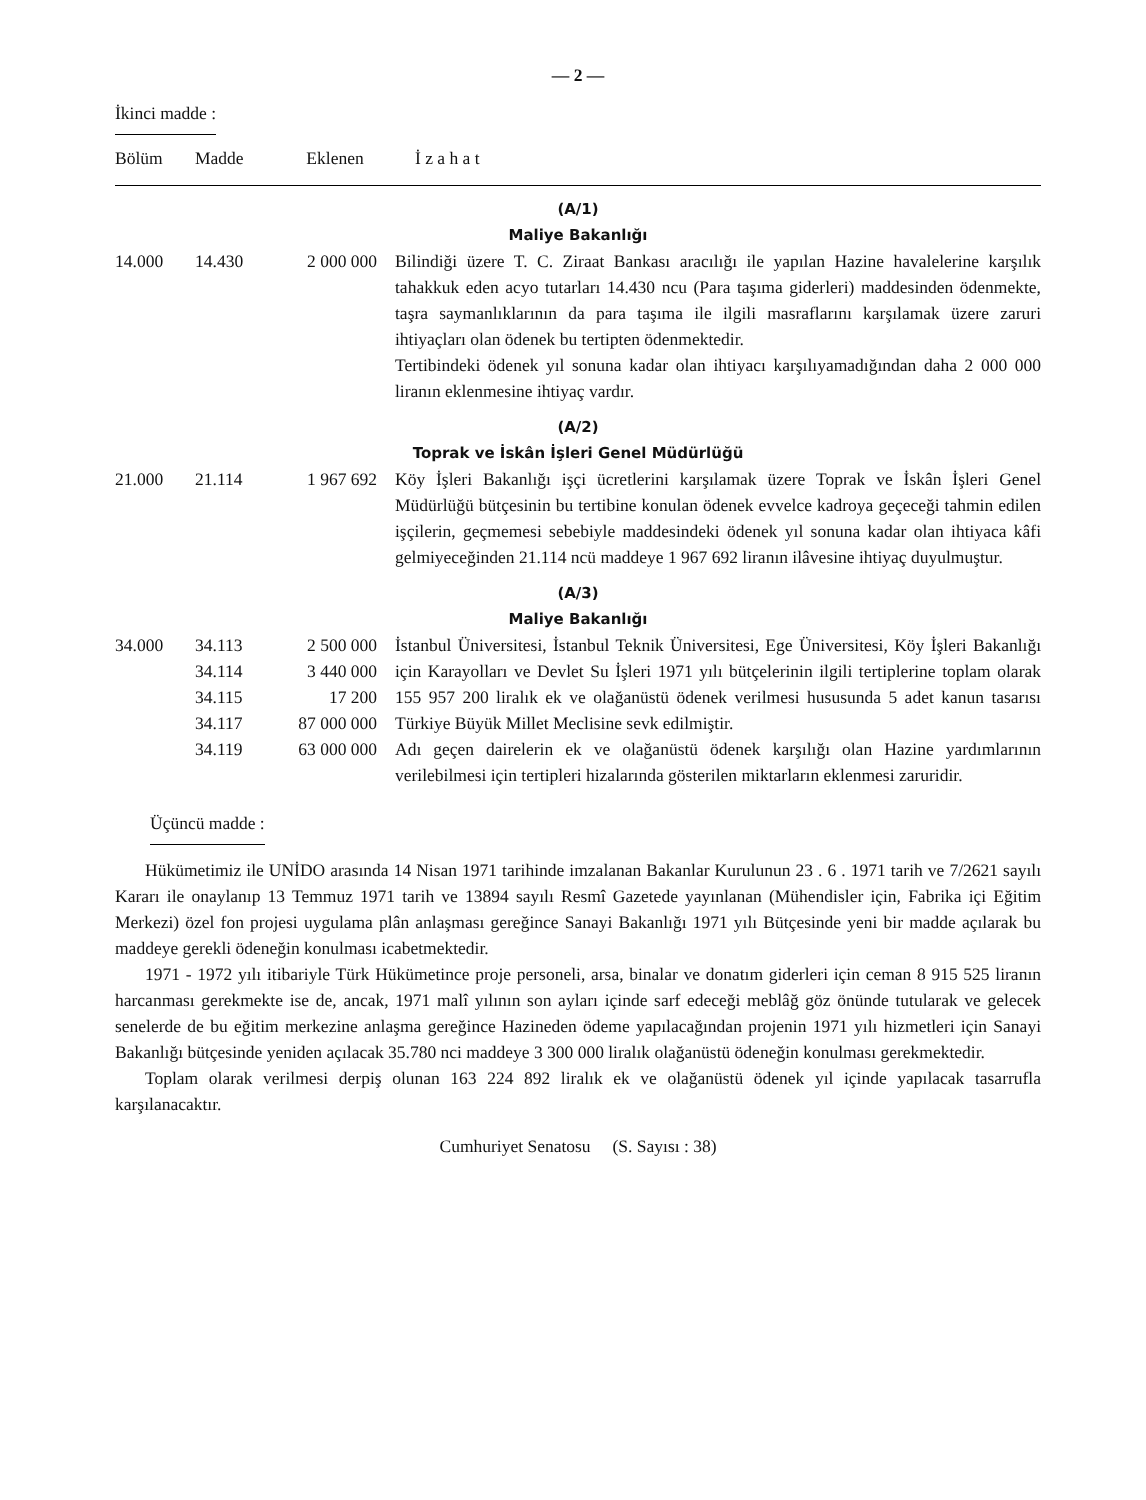— 2 —
İkinci madde :
| Bölüm | Madde | Eklenen | İ z a h a t |
| --- | --- | --- | --- |
| (A/1) Maliye Bakanlığı | | | |
| 14.000 | 14.430 | 2 000 000 | Bilindiği üzere T. C. Ziraat Bankası aracılığı ile yapılan Hazine havalelerine karşılık tahakkuk eden acyo tutarları 14.430 ncu (Para taşıma giderleri) maddesinden ödenmekte, taşra saymanlıklarının da para taşıma ile ilgili masraflarını karşılamak üzere zaruri ihtiyaçları olan ödenek bu tertipten ödenmektedir. Tertibindeki ödenek yıl sonuna kadar olan ihtiyacı karşılıyamadığından daha 2 000 000 liranın eklenmesine ihtiyaç vardır. |
| (A/2) Toprak ve İskân İşleri Genel Müdürlüğü | | | |
| 21.000 | 21.114 | 1 967 692 | Köy İşleri Bakanlığı işçi ücretlerini karşılamak üzere Toprak ve İskân İşleri Genel Müdürlüğü bütçesinin bu tertibine konulan ödenek evvelce kadroya geçeceği tahmin edilen işçilerin, geçmemesi sebebiyle maddesindeki ödenek yıl sonuna kadar olan ihtiyaca kâfi gelmiyeceğinden 21.114 ncü maddeye 1 967 692 liranın ilâvesine ihtiyaç duyulmuştur. |
| (A/3) Maliye Bakanlığı | | | |
| 34.000 | 34.113 34.114 34.115 34.117 34.119 | 2 500 000 3 440 000 17 200 87 000 000 63 000 000 | İstanbul Üniversitesi, İstanbul Teknik Üniversitesi, Ege Üniversitesi, Köy İşleri Bakanlığı için Karayolları ve Devlet Su İşleri 1971 yılı bütçelerinin ilgili tertiplerine toplam olarak 155 957 200 liralık ek ve olağanüstü ödenek verilmesi hususunda 5 adet kanun tasarısı Türkiye Büyük Millet Meclisine sevk edilmiştir. Adı geçen dairelerin ek ve olağanüstü ödenek karşılığı olan Hazine yardımlarının verilebilmesi için tertipleri hizalarında gösterilen miktarların eklenmesi zaruridir. |
Üçüncü madde :
Hükümetimiz ile UNİDO arasında 14 Nisan 1971 tarihinde imzalanan Bakanlar Kurulunun 23 . 6 . 1971 tarih ve 7/2621 sayılı Kararı ile onaylanıp 13 Temmuz 1971 tarih ve 13894 sayılı Resmî Gazetede yayınlanan (Mühendisler için, Fabrika içi Eğitim Merkezi) özel fon projesi uygulama plân anlaşması gereğince Sanayi Bakanlığı 1971 yılı Bütçesinde yeni bir madde açılarak bu maddeye gerekli ödeneğin konulması icabetmektedir.
1971 - 1972 yılı itibariyle Türk Hükümetince proje personeli, arsa, binalar ve donatım giderleri için ceman 8 915 525 liranın harcanması gerekmekte ise de, ancak, 1971 malî yılının son ayları içinde sarf edeceği meblâğ göz önünde tutularak ve gelecek senelerde de bu eğitim merkezine anlaşma gereğince Hazineden ödeme yapılacağından projenin 1971 yılı hizmetleri için Sanayi Bakanlığı bütçesinde yeniden açılacak 35.780 nci maddeye 3 300 000 liralık olağanüstü ödeneğin konulması gerekmektedir.
Toplam olarak verilmesi derpiş olunan 163 224 892 liralık ek ve olağanüstü ödenek yıl içinde yapılacak tasarrufla karşılanacaktır.
Cumhuriyet Senatosu (S. Sayısı : 38)